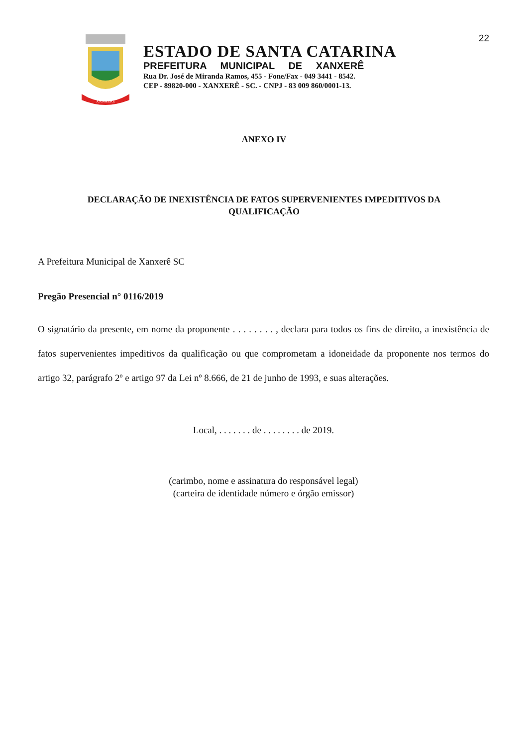22
XANXERÊ
ESTADO DE SANTA CATARINA
PREFEITURA MUNICIPAL DE XANXERÊ
Rua Dr. José de Miranda Ramos, 455 - Fone/Fax - 049 3441 - 8542.
CEP - 89820-000 - XANXERÊ - SC. - CNPJ - 83 009 860/0001-13.
ANEXO IV
DECLARAÇÃO DE INEXISTÊNCIA DE FATOS SUPERVENIENTES IMPEDITIVOS DA
QUALIFICAÇÃO
A Prefeitura Municipal de Xanxerê SC
Pregão Presencial n° 0116/2019
O signatário da presente, em nome da proponente . . . . . . . . , declara para todos os fins de direito, a inexistência de fatos supervenientes impeditivos da qualificação ou que comprometam a idoneidade da proponente nos termos do artigo 32, parágrafo 2º e artigo 97 da Lei nº 8.666, de 21 de junho de 1993, e suas alterações.
Local, . . . . . . . de . . . . . . . . de 2019.
(carimbo, nome e assinatura do responsável legal)
(carteira de identidade número e órgão emissor)